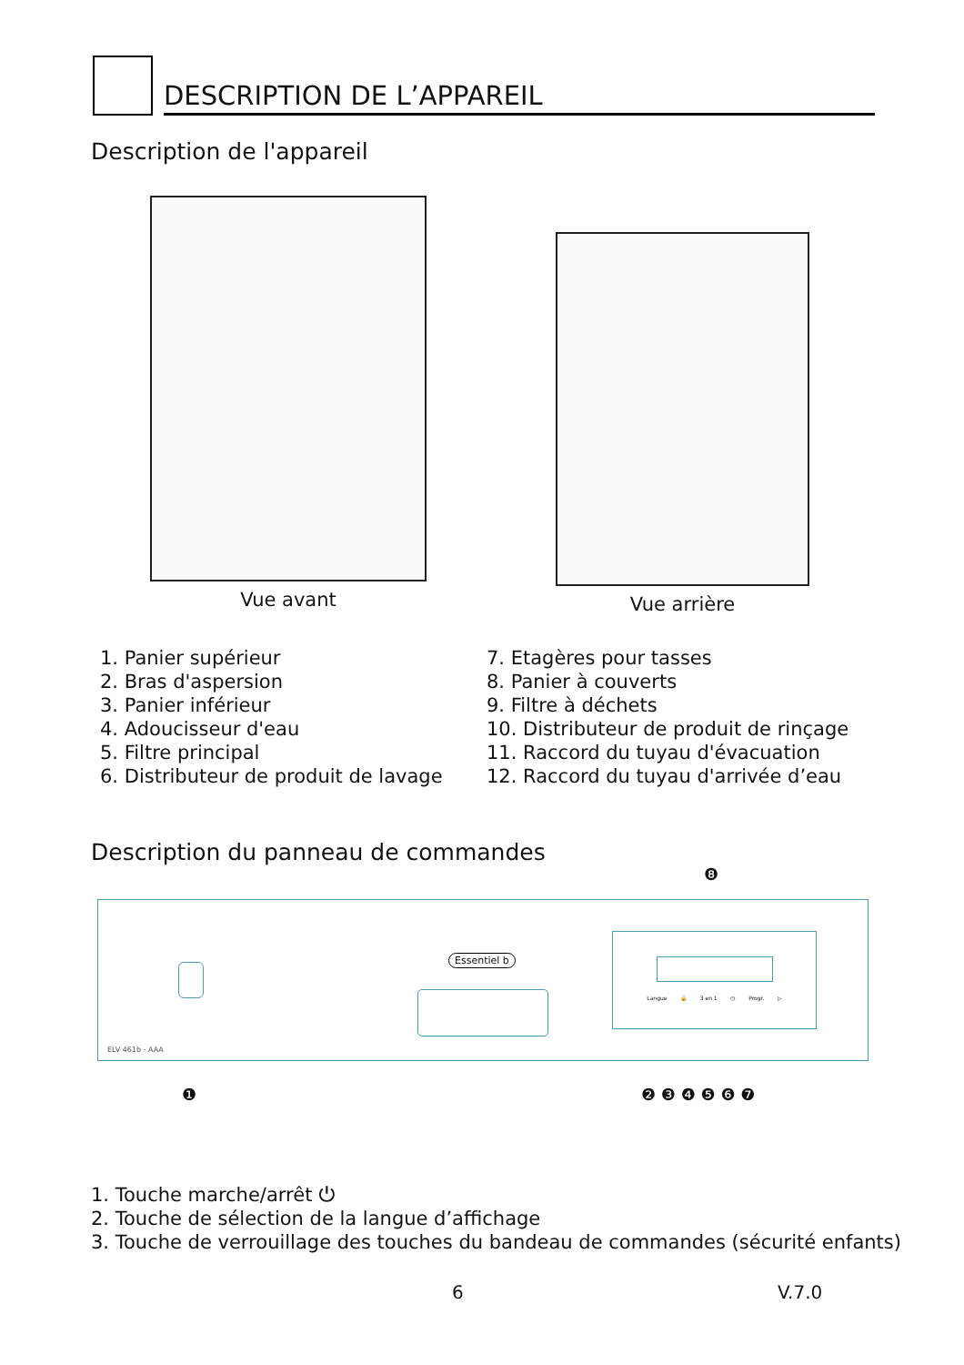DESCRIPTION DE L’APPAREIL
Description de l'appareil
Vue avant Vue arrière
1. Panier supérieur
2. Bras d'aspersion
3. Panier inférieur
4. Adoucisseur d'eau
5. Filtre principal
6. Distributeur de produit de lavage
7. Etagères pour tasses
8. Panier à couverts
9. Filtre à déchets
10. Distributeur de produit de rinçage
11. Raccord du tuyau d'évacuation
12. Raccord du tuyau d'arrivée d’eau
Description du panneau de commandes
❽
Essentiel b
Langue 🔒 3 en 1 ◷ Progr. ▷
ELV 461b - AAA
❶ ❷ ❸ ❹ ❺ ❻ ❼
1. Touche marche/arrêt ⏻
2. Touche de sélection de la langue d’affichage
3. Touche de verrouillage des touches du bandeau de commandes (sécurité enfants)
6 V.7.0